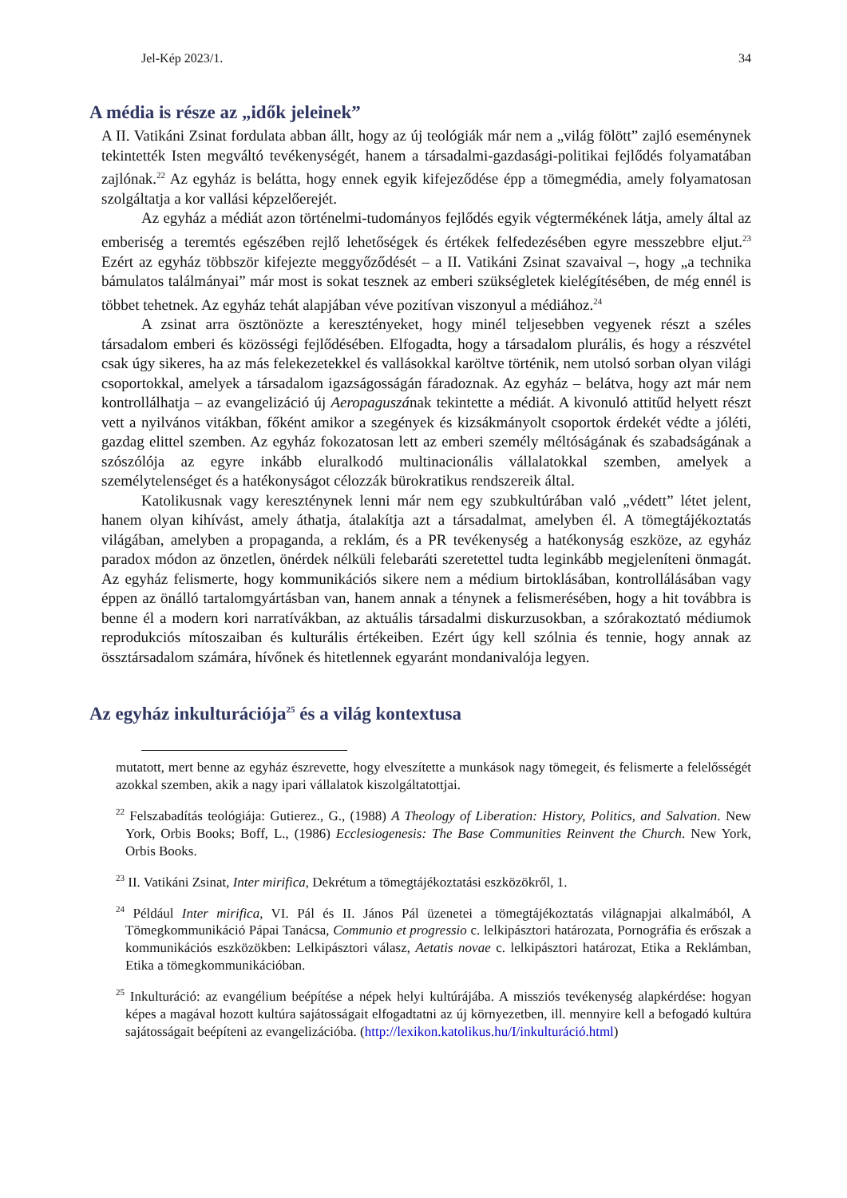Jel-Kép 2023/1. 34
A média is része az „idők jeleinek”
A II. Vatikáni Zsinat fordulata abban állt, hogy az új teológiák már nem a „világ fölött” zajló eseménynek tekintették Isten megváltó tevékenységét, hanem a társadalmi-gazdasági-politikai fejlődés folyamatában zajlónak.<sup>22</sup> Az egyház is belátta, hogy ennek egyik kifejeződése épp a tömegmédia, amely folyamatosan szolgáltatja a kor vallási képzelőerejét.
Az egyház a médiát azon történelmi-tudományos fejlődés egyik végtermékének látja, amely által az emberiség a teremtés egészében rejlő lehetőségek és értékek felfedezésében egyre messzebbre eljut.<sup>23</sup> Ezért az egyház többször kifejezte meggyőződését – a II. Vatikáni Zsinat szavaival –, hogy „a technika bámulatos találmányai” már most is sokat tesznek az emberi szükségletek kielégítésében, de még ennél is többet tehetnek. Az egyház tehát alapjában véve pozitívan viszonyul a médiához.<sup>24</sup>
A zsinat arra ösztönözte a keresztényeket, hogy minél teljesebben vegyenek részt a széles társadalom emberi és közösségi fejlődésében. Elfogadta, hogy a társadalom plurális, és hogy a részvétel csak úgy sikeres, ha az más felekezetekkel és vallásokkal karöltve történik, nem utolsó sorban olyan világi csoportokkal, amelyek a társadalom igazságosságán fáradoznak. Az egyház – belátva, hogy azt már nem kontrollálhatja – az evangelizáció új Aeropaguszának tekintette a médiát. A kivonuló attitűd helyett részt vett a nyilvános vitákban, főként amikor a szegények és kizsákmányolt csoportok érdekét védte a jóléti, gazdag elittel szemben. Az egyház fokozatosan lett az emberi személy méltóságának és szabadságának a szószólója az egyre inkább eluralkodó multinacionális vállalatokkal szemben, amelyek a személytelenséget és a hatékonyságot célozzák bürokratikus rendszereik által.
Katolikusnak vagy kereszténynek lenni már nem egy szubkultúrában való „védett” létet jelent, hanem olyan kihívást, amely áthatja, átalakítja azt a társadalmat, amelyben él. A tömegtájékoztatás világában, amelyben a propaganda, a reklám, és a PR tevékenység a hatékonyság eszköze, az egyház paradox módon az önzetlen, önérdek nélküli felebaráti szeretettel tudta leginkább megjeleníteni önmagát. Az egyház felismerte, hogy kommunikációs sikere nem a médium birtoklásában, kontrollálásában vagy éppen az önálló tartalomgyártásban van, hanem annak a ténynek a felismerésében, hogy a hit továbbra is benne él a modern kori narratívákban, az aktuális társadalmi diskurzusokban, a szórakoztató médiumok reprodukciós mítoszaiban és kulturális értékeiben. Ezért úgy kell szólnia és tennie, hogy annak az össztársadalom számára, hívőnek és hitetlennek egyaránt mondanivalója legyen.
Az egyház inkulturációja<sup>25</sup> és a világ kontextusa
mutatott, mert benne az egyház észrevette, hogy elveszítette a munkások nagy tömegeit, és felismerte a felelősségét azokkal szemben, akik a nagy ipari vállalatok kiszolgáltatottjai.
<sup>22</sup> Felszabadítás teológiája: Gutierez., G., (1988) A Theology of Liberation: History, Politics, and Salvation. New York, Orbis Books; Boff, L., (1986) Ecclesiogenesis: The Base Communities Reinvent the Church. New York, Orbis Books.
<sup>23</sup> II. Vatikáni Zsinat, Inter mirifica, Dekrétum a tömegtájékoztatási eszközökről, 1.
<sup>24</sup> Például Inter mirifica, VI. Pál és II. János Pál üzenetei a tömegtájékoztatás világnapjai alkalmából, A Tömegkommunikáció Pápai Tanácsa, Communio et progressio c. lelkipásztori határozata, Pornográfia és erőszak a kommunikációs eszközökben: Lelkipásztori válasz, Aetatis novae c. lelkipásztori határozat, Etika a Reklámban, Etika a tömegkommunikációban.
<sup>25</sup> Inkulturáció: az evangélium beépítése a népek helyi kultúrájába. A missziós tevékenység alapkérdése: hogyan képes a magával hozott kultúra sajátosságait elfogadtatni az új környezetben, ill. mennyire kell a befogadó kultúra sajátosságait beépíteni az evangelizációba. (http://lexikon.katolikus.hu/I/inkulturáció.html)